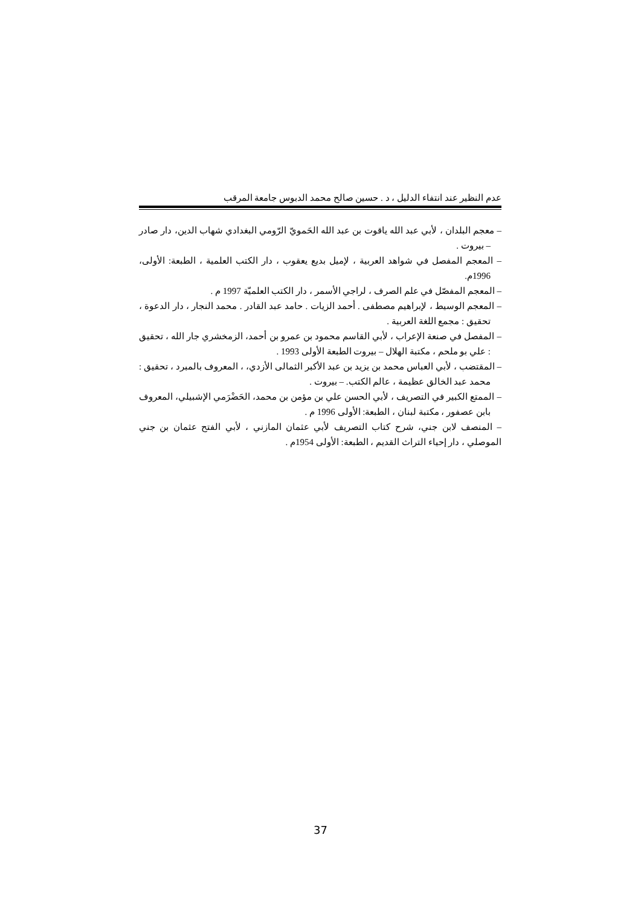عدم النظير عند انتفاء الدليل ، د . حسين صالح محمد الدبوس جامعة المرقب
– معجم البلدان ، لأبي عبد الله ياقوت بن عبد الله الحَمويّ الرّومي البغدادي شهاب الدين، دار صادر – بيروت .
– المعجم المفصل في شواهد العربية ، لإميل بديع يعقوب ، دار الكتب العلمية ، الطبعة: الأولى، 1996م.
– المعجم المفصّل في علم الصرف ، لراجي الأسمر ، دار الكتب العلميّة 1997 م .
– المعجم الوسيط ، لإبراهيم مصطفى . أحمد الزيات . حامد عبد القادر . محمد النجار ، دار الدعوة ، تحقيق : مجمع اللغة العربية .
– المفصل في صنعة الإعراب ، لأبي القاسم محمود بن عمرو بن أحمد، الزمخشري جار الله ، تحقيق : علي بو ملحم ، مكتبة الهلال – بيروت الطبعة الأولى 1993 .
– المقتضب ، لأبي العباس محمد بن يزيد بن عبد الأكبر الثمالى الأزدي، ، المعروف بالمبرد ، تحقيق : محمد عبد الخالق عظيمة ، عالم الكتب. – بيروت .
– الممتع الكبير في التصريف ، لأبي الحسن علي بن مؤمن بن محمد، الحَضْرَمي الإشبيلي، المعروف بابن عصفور ، مكتبة لبنان ، الطبعة: الأولى 1996 م .
– المنصف لابن جني، شرح كتاب التصريف لأبي عثمان المازني ، لأبي الفتح عثمان بن جني الموصلي ، دار إحياء التراث القديم ، الطبعة: الأولى 1954م .
37